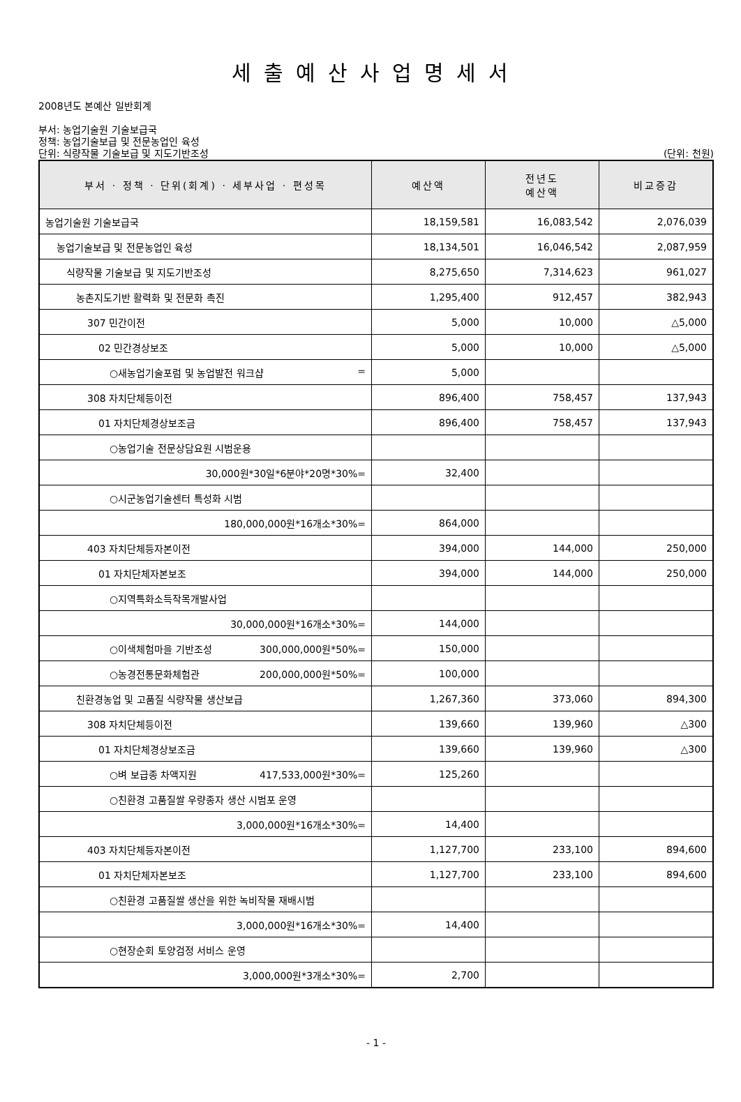세출예산사업명세서
2008년도 본예산 일반회계
부서: 농업기술원 기술보급국
정책: 농업기술보급 및 전문농업인 육성
단위: 식량작물 기술보급 및 지도기반조성 (단위: 천원)
| 부서 · 정책 · 단위(회계) · 세부사업 · 편성목 | 예산액 | 전년도 예산액 | 비교증감 |
| --- | --- | --- | --- |
| 농업기술원 기술보급국 | 18,159,581 | 16,083,542 | 2,076,039 |
| 농업기술보급 및 전문농업인 육성 | 18,134,501 | 16,046,542 | 2,087,959 |
| 식량작물 기술보급 및 지도기반조성 | 8,275,650 | 7,314,623 | 961,027 |
| 농촌지도기반 활력화 및 전문화 촉진 | 1,295,400 | 912,457 | 382,943 |
| 307 민간이전 | 5,000 | 10,000 | △5,000 |
| 02 민간경상보조 | 5,000 | 10,000 | △5,000 |
| ○새농업기술포럼 및 농업발전 워크샵 = | 5,000 | | |
| 308 자치단체등이전 | 896,400 | 758,457 | 137,943 |
| 01 자치단체경상보조금 | 896,400 | 758,457 | 137,943 |
| ○농업기술 전문상담요원 시범운용 | | | |
| 30,000원*30일*6분야*20명*30%= | 32,400 | | |
| ○시군농업기술센터 특성화 시범 | | | |
| 180,000,000원*16개소*30%= | 864,000 | | |
| 403 자치단체등자본이전 | 394,000 | 144,000 | 250,000 |
| 01 자치단체자본보조 | 394,000 | 144,000 | 250,000 |
| ○지역특화소득작목개발사업 | | | |
| 30,000,000원*16개소*30%= | 144,000 | | |
| ○이색체험마을 기반조성 300,000,000원*50%= | 150,000 | | |
| ○농경전통문화체험관 200,000,000원*50%= | 100,000 | | |
| 친환경농업 및 고품질 식량작물 생산보급 | 1,267,360 | 373,060 | 894,300 |
| 308 자치단체등이전 | 139,660 | 139,960 | △300 |
| 01 자치단체경상보조금 | 139,660 | 139,960 | △300 |
| ○벼 보급종 차액지원 417,533,000원*30%= | 125,260 | | |
| ○친환경 고품질쌀 우량종자 생산 시범포 운영 | | | |
| 3,000,000원*16개소*30%= | 14,400 | | |
| 403 자치단체등자본이전 | 1,127,700 | 233,100 | 894,600 |
| 01 자치단체자본보조 | 1,127,700 | 233,100 | 894,600 |
| ○친환경 고품질쌀 생산을 위한 녹비작물 재배시범 | | | |
| 3,000,000원*16개소*30%= | 14,400 | | |
| ○현장순회 토양검정 서비스 운영 | | | |
| 3,000,000원*3개소*30%= | 2,700 | | |
- 1 -